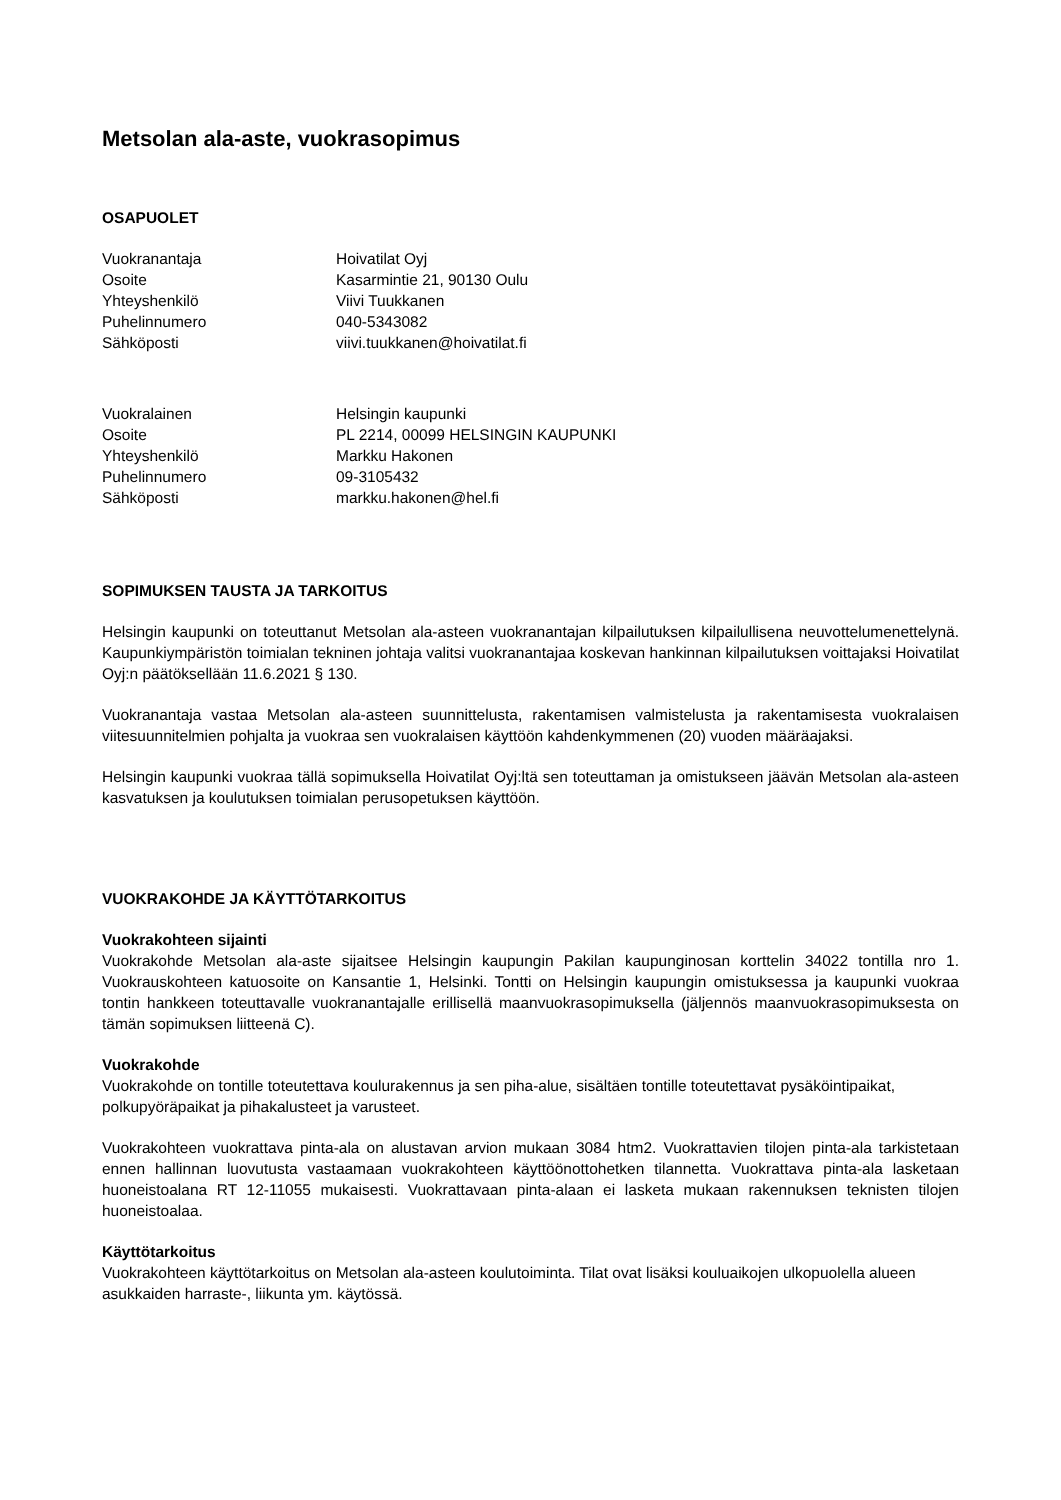Metsolan ala-aste, vuokrasopimus
OSAPUOLET
| Vuokranantaja | Hoivatilat Oyj |
| Osoite | Kasarmintie 21, 90130 Oulu |
| Yhteyshenkilö | Viivi Tuukkanen |
| Puhelinnumero | 040-5343082 |
| Sähköposti | viivi.tuukkanen@hoivatilat.fi |
| Vuokralainen | Helsingin kaupunki |
| Osoite | PL 2214, 00099 HELSINGIN KAUPUNKI |
| Yhteyshenkilö | Markku Hakonen |
| Puhelinnumero | 09-3105432 |
| Sähköposti | markku.hakonen@hel.fi |
SOPIMUKSEN TAUSTA JA TARKOITUS
Helsingin kaupunki on toteuttanut Metsolan ala-asteen vuokranantajan kilpailutuksen kilpailullisena neuvottelumenettelynä. Kaupunkiympäristön toimialan tekninen johtaja valitsi vuokranantajaa koskevan hankinnan kilpailutuksen voittajaksi Hoivatilat Oyj:n päätöksellään 11.6.2021 § 130.
Vuokranantaja vastaa Metsolan ala-asteen suunnittelusta, rakentamisen valmistelusta ja rakentamisesta vuokralaisen viitesuunnitelmien pohjalta ja vuokraa sen vuokralaisen käyttöön kahdenkymmenen (20) vuoden määräajaksi.
Helsingin kaupunki vuokraa tällä sopimuksella Hoivatilat Oyj:ltä sen toteuttaman ja omistukseen jäävän Metsolan ala-asteen kasvatuksen ja koulutuksen toimialan perusopetuksen käyttöön.
VUOKRAKOHDE JA KÄYTTÖTARKOITUS
Vuokrakohteen sijainti
Vuokrakohde Metsolan ala-aste sijaitsee Helsingin kaupungin Pakilan kaupunginosan korttelin 34022 tontilla nro 1. Vuokrauskohteen katuosoite on Kansantie 1, Helsinki. Tontti on Helsingin kaupungin omistuksessa ja kaupunki vuokraa tontin hankkeen toteuttavalle vuokranantajalle erillisellä maanvuokrasopimuksella (jäljennös maanvuokrasopimuksesta on tämän sopimuksen liitteenä C).
Vuokrakohde
Vuokrakohde on tontille toteutettava koulurakennus ja sen piha-alue, sisältäen tontille toteutettavat pysäköintipaikat, polkupyöräpaikat ja pihakalusteet ja varusteet.
Vuokrakohteen vuokrattava pinta-ala on alustavan arvion mukaan 3084 htm2. Vuokrattavien tilojen pinta-ala tarkistetaan ennen hallinnan luovutusta vastaamaan vuokrakohteen käyttöönottohetken tilannetta. Vuokrattava pinta-ala lasketaan huoneistoalana RT 12-11055 mukaisesti. Vuokrattavaan pinta-alaan ei lasketa mukaan rakennuksen teknisten tilojen huoneistoalaa.
Käyttötarkoitus
Vuokrakohteen käyttötarkoitus on Metsolan ala-asteen koulutoiminta. Tilat ovat lisäksi kouluaikojen ulkopuolella alueen asukkaiden harraste-, liikunta ym. käytössä.